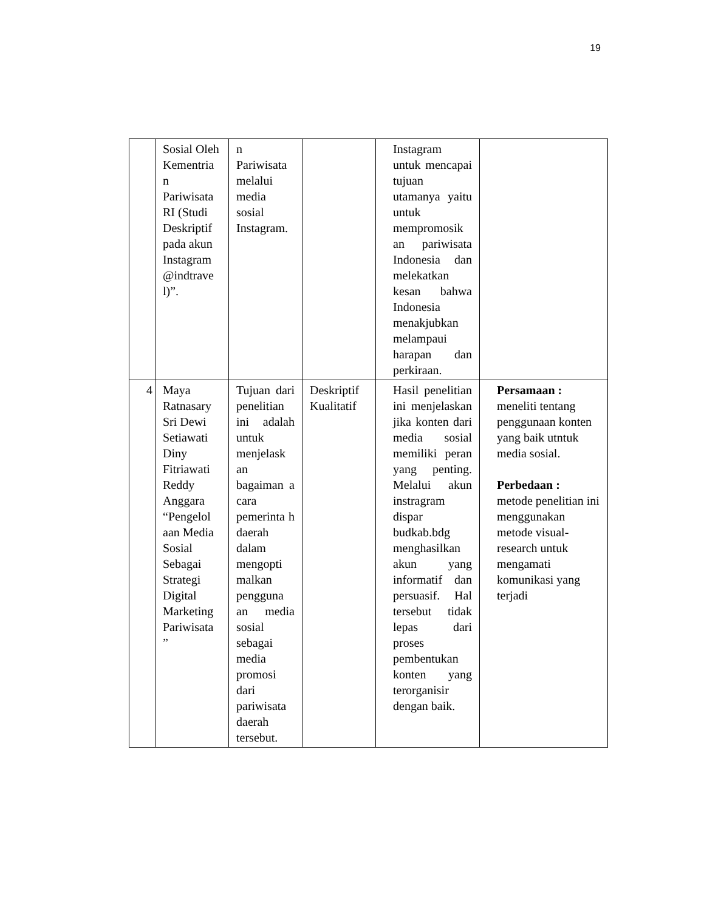19
| | Sosial Oleh Kementria n Pariwisata RI (Studi Deskriptif pada akun Instagram @indtrave l)”. | n Pariwisata melalui media sosial Instagram. | | Instagram untuk mencapai tujuan utamanya yaitu untuk mempromosik an pariwisata Indonesia dan melekatkan kesan bahwa Indonesia menakjubkan melampaui harapan dan perkiraan. | |
| 4 | Maya Ratnasary Sri Dewi Setiawati Diny Fitriawati Reddy Anggara “Pengelol aan Media Sosial Sebagai Strategi Digital Marketing Pariwisata ” | Tujuan dari penelitian ini adalah untuk menjelask an bagaiman a cara pemerinta h daerah dalam mengopti malkan pengguna an media sosial sebagai media promosi dari pariwisata daerah tersebut. | Deskriptif Kualitatif | Hasil penelitian ini menjelaskan jika konten dari media sosial memiliki peran yang penting. Melalui akun instragram dispar budkab.bdg menghasilkan akun yang informatif dan persuasif. Hal tersebut tidak lepas dari proses pembentukan konten yang terorganisir dengan baik. | Persamaan : meneliti tentang penggunaan konten yang baik utntuk media sosial. Perbedaan : metode penelitian ini menggunakan metode visual-research untuk mengamati komunikasi yang terjadi |